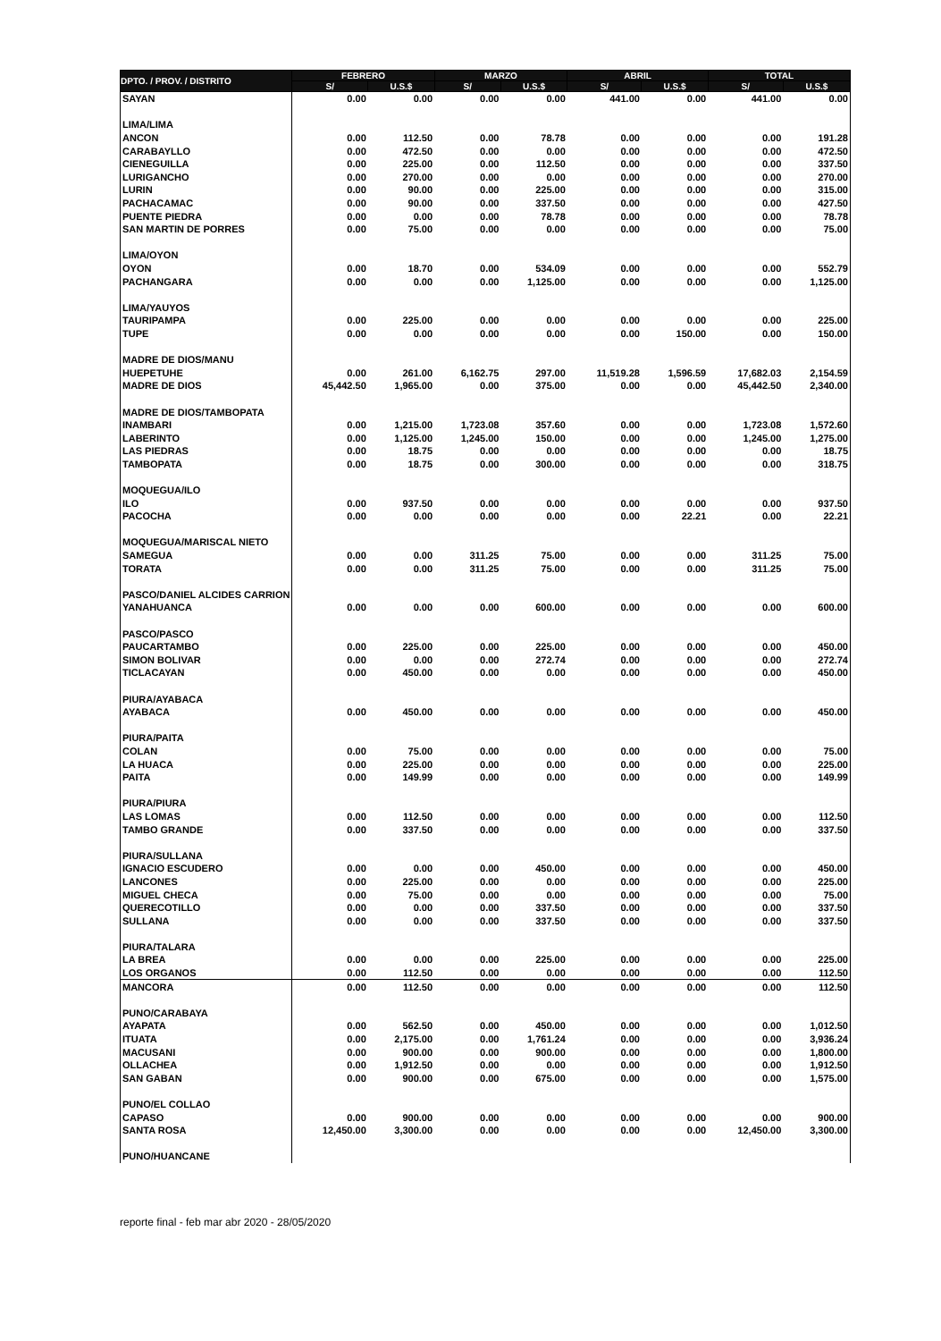| DPTO. / PROV. / DISTRITO | FEBRERO | | MARZO | | ABRIL | | TOTAL | |
| --- | --- | --- | --- | --- | --- | --- | --- | --- |
| | S/ | U.S.$ | S/ | U.S.$ | S/ | U.S.$ | S/ | U.S.$ |
| SAYAN | 0.00 | 0.00 | 0.00 | 0.00 | 441.00 | 0.00 | 441.00 | 0.00 |
| LIMA/LIMA | | | | | | | | |
| ANCON | 0.00 | 112.50 | 0.00 | 78.78 | 0.00 | 0.00 | 0.00 | 191.28 |
| CARABAYLLO | 0.00 | 472.50 | 0.00 | 0.00 | 0.00 | 0.00 | 0.00 | 472.50 |
| CIENEGUILLA | 0.00 | 225.00 | 0.00 | 112.50 | 0.00 | 0.00 | 0.00 | 337.50 |
| LURIGANCHO | 0.00 | 270.00 | 0.00 | 0.00 | 0.00 | 0.00 | 0.00 | 270.00 |
| LURIN | 0.00 | 90.00 | 0.00 | 225.00 | 0.00 | 0.00 | 0.00 | 315.00 |
| PACHACAMAC | 0.00 | 90.00 | 0.00 | 337.50 | 0.00 | 0.00 | 0.00 | 427.50 |
| PUENTE PIEDRA | 0.00 | 0.00 | 0.00 | 78.78 | 0.00 | 0.00 | 0.00 | 78.78 |
| SAN MARTIN DE PORRES | 0.00 | 75.00 | 0.00 | 0.00 | 0.00 | 0.00 | 0.00 | 75.00 |
| LIMA/OYON | | | | | | | | |
| OYON | 0.00 | 18.70 | 0.00 | 534.09 | 0.00 | 0.00 | 0.00 | 552.79 |
| PACHANGARA | 0.00 | 0.00 | 0.00 | 1,125.00 | 0.00 | 0.00 | 0.00 | 1,125.00 |
| LIMA/YAUYOS | | | | | | | | |
| TAURIPAMPA | 0.00 | 225.00 | 0.00 | 0.00 | 0.00 | 0.00 | 0.00 | 225.00 |
| TUPE | 0.00 | 0.00 | 0.00 | 0.00 | 0.00 | 150.00 | 0.00 | 150.00 |
| MADRE DE DIOS/MANU | | | | | | | | |
| HUEPETUHE | 0.00 | 261.00 | 6,162.75 | 297.00 | 11,519.28 | 1,596.59 | 17,682.03 | 2,154.59 |
| MADRE DE DIOS | 45,442.50 | 1,965.00 | 0.00 | 375.00 | 0.00 | 0.00 | 45,442.50 | 2,340.00 |
| MADRE DE DIOS/TAMBOPATA | | | | | | | | |
| INAMBARI | 0.00 | 1,215.00 | 1,723.08 | 357.60 | 0.00 | 0.00 | 1,723.08 | 1,572.60 |
| LABERINTO | 0.00 | 1,125.00 | 1,245.00 | 150.00 | 0.00 | 0.00 | 1,245.00 | 1,275.00 |
| LAS PIEDRAS | 0.00 | 18.75 | 0.00 | 0.00 | 0.00 | 0.00 | 0.00 | 18.75 |
| TAMBOPATA | 0.00 | 18.75 | 0.00 | 300.00 | 0.00 | 0.00 | 0.00 | 318.75 |
| MOQUEGUA/ILO | | | | | | | | |
| ILO | 0.00 | 937.50 | 0.00 | 0.00 | 0.00 | 0.00 | 0.00 | 937.50 |
| PACOCHA | 0.00 | 0.00 | 0.00 | 0.00 | 0.00 | 22.21 | 0.00 | 22.21 |
| MOQUEGUA/MARISCAL NIETO | | | | | | | | |
| SAMEGUA | 0.00 | 0.00 | 311.25 | 75.00 | 0.00 | 0.00 | 311.25 | 75.00 |
| TORATA | 0.00 | 0.00 | 311.25 | 75.00 | 0.00 | 0.00 | 311.25 | 75.00 |
| PASCO/DANIEL ALCIDES CARRION | | | | | | | | |
| YANAHUANCA | 0.00 | 0.00 | 0.00 | 600.00 | 0.00 | 0.00 | 0.00 | 600.00 |
| PASCO/PASCO | | | | | | | | |
| PAUCARTAMBO | 0.00 | 225.00 | 0.00 | 225.00 | 0.00 | 0.00 | 0.00 | 450.00 |
| SIMON BOLIVAR | 0.00 | 0.00 | 0.00 | 272.74 | 0.00 | 0.00 | 0.00 | 272.74 |
| TICLACAYAN | 0.00 | 450.00 | 0.00 | 0.00 | 0.00 | 0.00 | 0.00 | 450.00 |
| PIURA/AYABACA | | | | | | | | |
| AYABACA | 0.00 | 450.00 | 0.00 | 0.00 | 0.00 | 0.00 | 0.00 | 450.00 |
| PIURA/PAITA | | | | | | | | |
| COLAN | 0.00 | 75.00 | 0.00 | 0.00 | 0.00 | 0.00 | 0.00 | 75.00 |
| LA HUACA | 0.00 | 225.00 | 0.00 | 0.00 | 0.00 | 0.00 | 0.00 | 225.00 |
| PAITA | 0.00 | 149.99 | 0.00 | 0.00 | 0.00 | 0.00 | 0.00 | 149.99 |
| PIURA/PIURA | | | | | | | | |
| LAS LOMAS | 0.00 | 112.50 | 0.00 | 0.00 | 0.00 | 0.00 | 0.00 | 112.50 |
| TAMBO GRANDE | 0.00 | 337.50 | 0.00 | 0.00 | 0.00 | 0.00 | 0.00 | 337.50 |
| PIURA/SULLANA | | | | | | | | |
| IGNACIO ESCUDERO | 0.00 | 0.00 | 0.00 | 450.00 | 0.00 | 0.00 | 0.00 | 450.00 |
| LANCONES | 0.00 | 225.00 | 0.00 | 0.00 | 0.00 | 0.00 | 0.00 | 225.00 |
| MIGUEL CHECA | 0.00 | 75.00 | 0.00 | 0.00 | 0.00 | 0.00 | 0.00 | 75.00 |
| QUERECOTILLO | 0.00 | 0.00 | 0.00 | 337.50 | 0.00 | 0.00 | 0.00 | 337.50 |
| SULLANA | 0.00 | 0.00 | 0.00 | 337.50 | 0.00 | 0.00 | 0.00 | 337.50 |
| PIURA/TALARA | | | | | | | | |
| LA BREA | 0.00 | 0.00 | 0.00 | 225.00 | 0.00 | 0.00 | 0.00 | 225.00 |
| LOS ORGANOS | 0.00 | 112.50 | 0.00 | 0.00 | 0.00 | 0.00 | 0.00 | 112.50 |
| MANCORA | 0.00 | 112.50 | 0.00 | 0.00 | 0.00 | 0.00 | 0.00 | 112.50 |
| PUNO/CARABAYA | | | | | | | | |
| AYAPATA | 0.00 | 562.50 | 0.00 | 450.00 | 0.00 | 0.00 | 0.00 | 1,012.50 |
| ITUATA | 0.00 | 2,175.00 | 0.00 | 1,761.24 | 0.00 | 0.00 | 0.00 | 3,936.24 |
| MACUSANI | 0.00 | 900.00 | 0.00 | 900.00 | 0.00 | 0.00 | 0.00 | 1,800.00 |
| OLLACHEA | 0.00 | 1,912.50 | 0.00 | 0.00 | 0.00 | 0.00 | 0.00 | 1,912.50 |
| SAN GABAN | 0.00 | 900.00 | 0.00 | 675.00 | 0.00 | 0.00 | 0.00 | 1,575.00 |
| PUNO/EL COLLAO | | | | | | | | |
| CAPASO | 0.00 | 900.00 | 0.00 | 0.00 | 0.00 | 0.00 | 0.00 | 900.00 |
| SANTA ROSA | 12,450.00 | 3,300.00 | 0.00 | 0.00 | 0.00 | 0.00 | 12,450.00 | 3,300.00 |
| PUNO/HUANCANE | | | | | | | | |
reporte final - feb mar abr 2020 - 28/05/2020